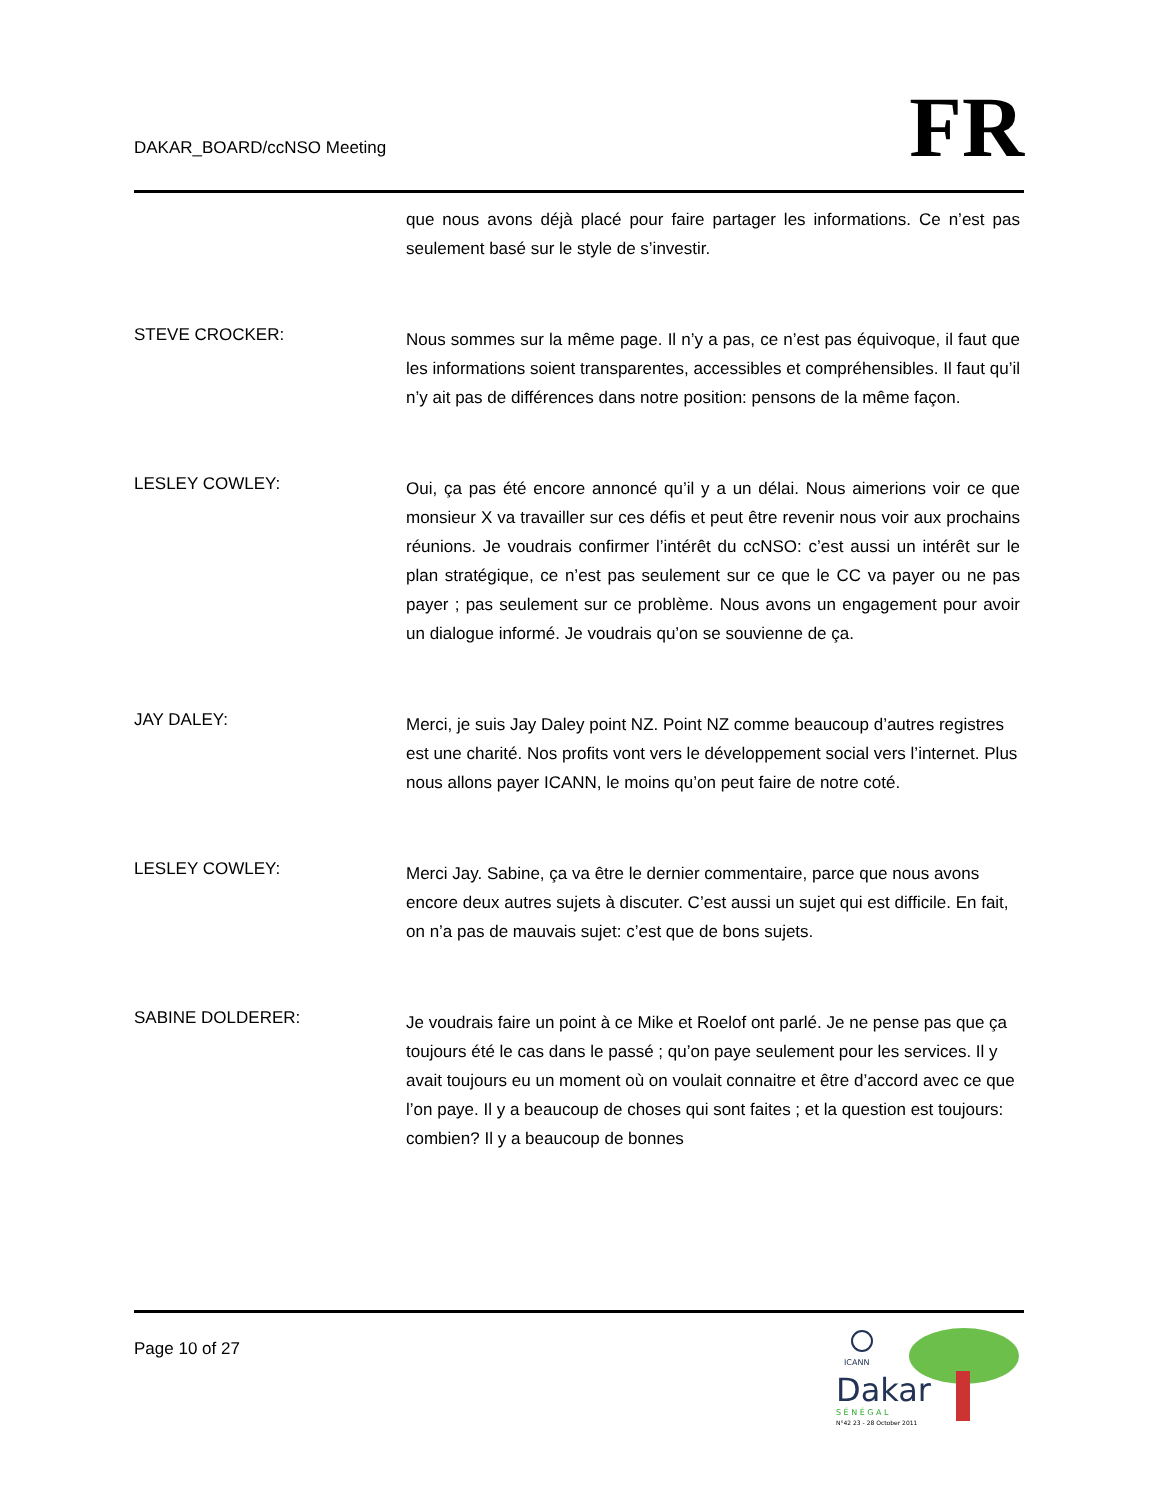DAKAR_BOARD/ccNSO Meeting
FR
que nous avons déjà placé pour faire partager les informations. Ce n’est pas seulement basé sur le style de s’investir.
STEVE CROCKER:
Nous sommes sur la même page. Il n’y a pas, ce n’est pas équivoque, il faut que les informations soient transparentes, accessibles et compréhensibles. Il faut qu’il n’y ait pas de différences dans notre position: pensons de la même façon.
LESLEY COWLEY:
Oui, ça pas été encore annoncé qu’il y a un délai. Nous aimerions voir ce que monsieur X va travailler sur ces défis et peut être revenir nous voir aux prochains réunions. Je voudrais confirmer l’intérêt du ccNSO: c’est aussi un intérêt sur le plan stratégique, ce n’est pas seulement sur ce que le CC va payer ou ne pas payer ; pas seulement sur ce problème. Nous avons un engagement pour avoir un dialogue informé. Je voudrais qu’on se souvienne de ça.
JAY DALEY:
Merci, je suis Jay Daley point NZ. Point NZ comme beaucoup d’autres registres est une charité. Nos profits vont vers le développement social vers l’internet. Plus nous allons payer ICANN, le moins qu’on peut faire de notre coté.
LESLEY COWLEY:
Merci Jay. Sabine, ça va être le dernier commentaire, parce que nous avons encore deux autres sujets à discuter. C’est aussi un sujet qui est difficile. En fait, on n’a pas de mauvais sujet: c’est que de bons sujets.
SABINE DOLDERER:
Je voudrais faire un point à ce Mike et Roelof ont parlé. Je ne pense pas que ça toujours été le cas dans le passé ; qu’on paye seulement pour les services. Il y avait toujours eu un moment où on voulait connaitre et être d’accord avec ce que l’on paye. Il y a beaucoup de choses qui sont faites ; et la question est toujours: combien? Il y a beaucoup de bonnes
Page 10 of 27
ICANN
Dakar
S É N É G A L
N°42 23 - 28 October 2011